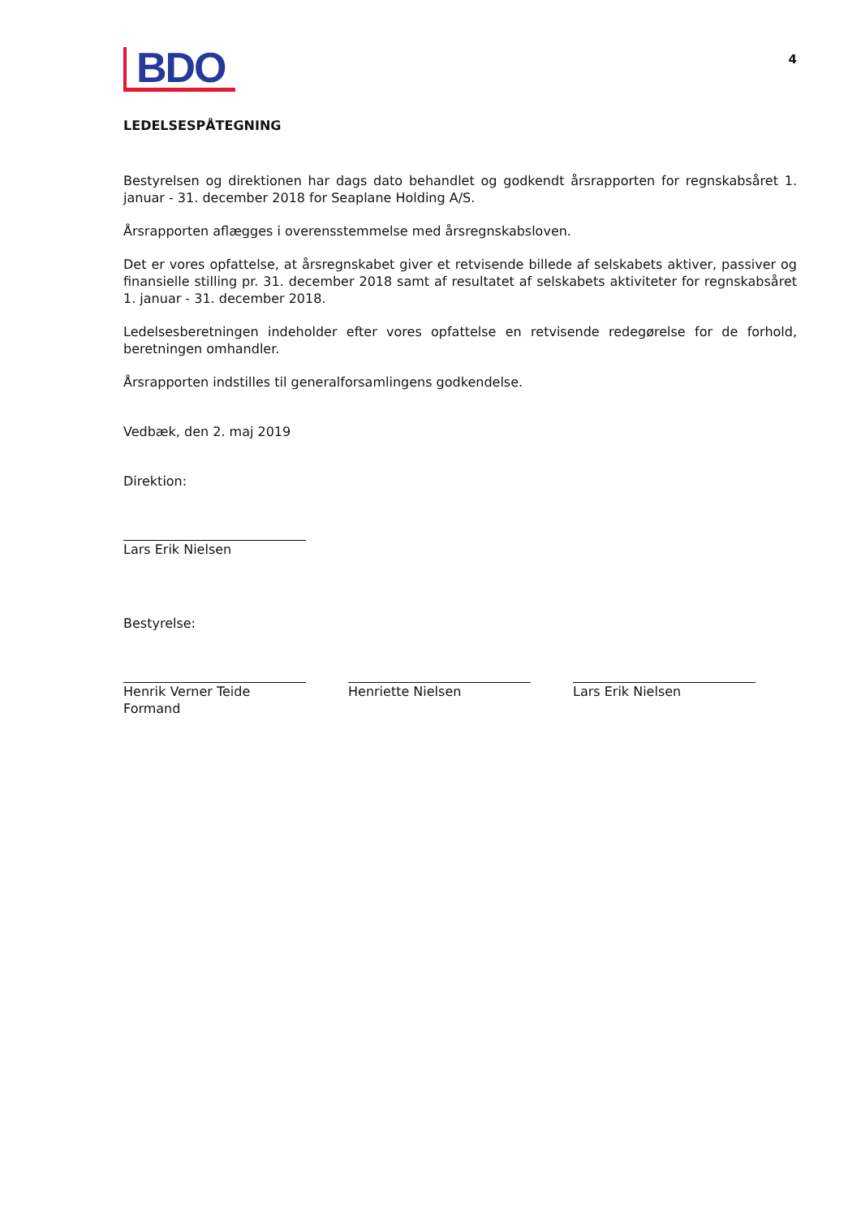BDO
4
LEDELSESPÅTEGNING
Bestyrelsen og direktionen har dags dato behandlet og godkendt årsrapporten for regnskabsåret 1. januar - 31. december 2018 for Seaplane Holding A/S.
Årsrapporten aflægges i overensstemmelse med årsregnskabsloven.
Det er vores opfattelse, at årsregnskabet giver et retvisende billede af selskabets aktiver, passiver og finansielle stilling pr. 31. december 2018 samt af resultatet af selskabets aktiviteter for regnskabsåret 1. januar - 31. december 2018.
Ledelsesberetningen indeholder efter vores opfattelse en retvisende redegørelse for de forhold, beretningen omhandler.
Årsrapporten indstilles til generalforsamlingens godkendelse.
Vedbæk, den 2. maj 2019
Direktion:
Lars Erik Nielsen
Bestyrelse:
Henrik Verner Teide
Formand
Henriette Nielsen Lars Erik Nielsen